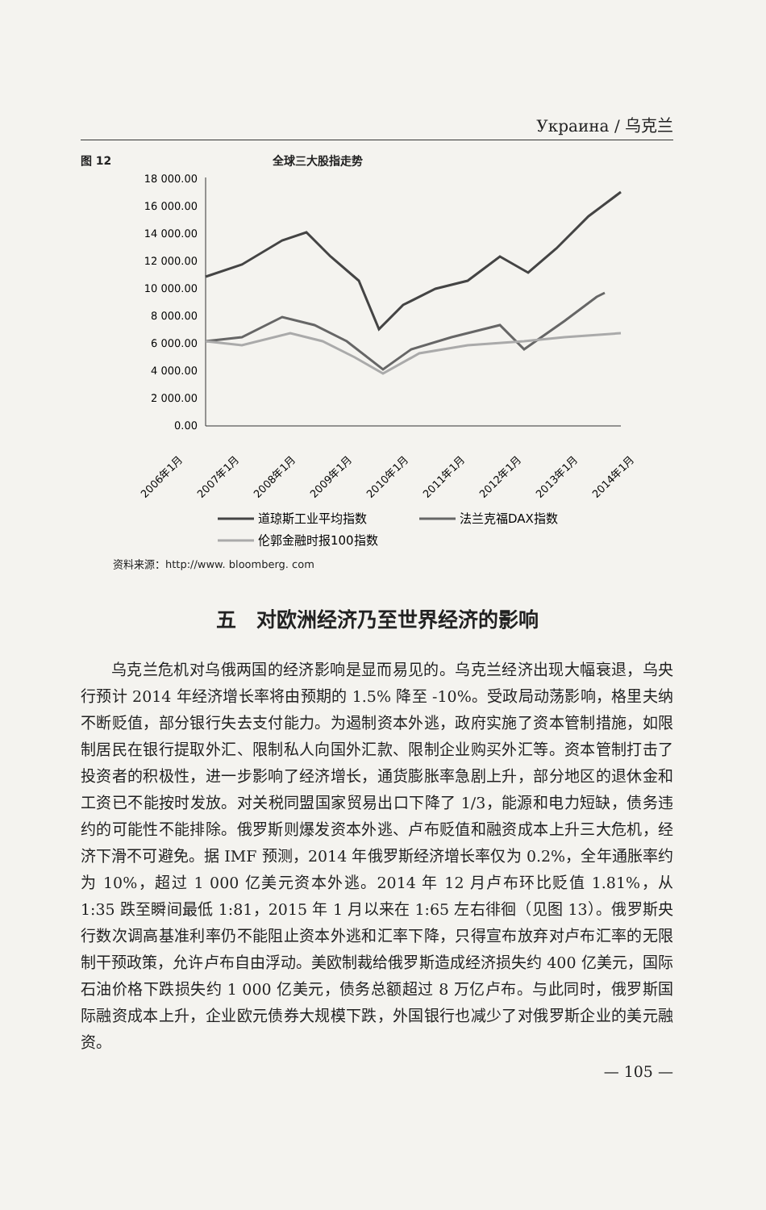Украина / 乌克兰
图 12 全球三大股指走势
18 000.00
16 000.00
14 000.00
12 000.00
10 000.00
8 000.00
6 000.00
4 000.00
2 000.00
0.00
2006年1月
2007年1月
2008年1月
2009年1月
2010年1月
2011年1月
2012年1月
2013年1月
2014年1月
道琼斯工业平均指数
法兰克福DAX指数
伦郭金融时报100指数
资料来源：http://www. bloomberg. com
五　对欧洲经济乃至世界经济的影响
乌克兰危机对乌俄两国的经济影响是显而易见的。乌克兰经济出现大幅衰退，乌央行预计 2014 年经济增长率将由预期的 1.5% 降至 -10%。受政局动荡影响，格里夫纳不断贬值，部分银行失去支付能力。为遏制资本外逃，政府实施了资本管制措施，如限制居民在银行提取外汇、限制私人向国外汇款、限制企业购买外汇等。资本管制打击了投资者的积极性，进一步影响了经济增长，通货膨胀率急剧上升，部分地区的退休金和工资已不能按时发放。对关税同盟国家贸易出口下降了 1/3，能源和电力短缺，债务违约的可能性不能排除。俄罗斯则爆发资本外逃、卢布贬值和融资成本上升三大危机，经济下滑不可避免。据 IMF 预测，2014 年俄罗斯经济增长率仅为 0.2%，全年通胀率约为 10%，超过 1 000 亿美元资本外逃。2014 年 12 月卢布环比贬值 1.81%，从 1:35 跌至瞬间最低 1:81，2015 年 1 月以来在 1:65 左右徘徊（见图 13）。俄罗斯央行数次调高基准利率仍不能阻止资本外逃和汇率下降，只得宣布放弃对卢布汇率的无限制干预政策，允许卢布自由浮动。美欧制裁给俄罗斯造成经济损失约 400 亿美元，国际石油价格下跌损失约 1 000 亿美元，债务总额超过 8 万亿卢布。与此同时，俄罗斯国际融资成本上升，企业欧元债券大规模下跌，外国银行也减少了对俄罗斯企业的美元融资。
— 105 —